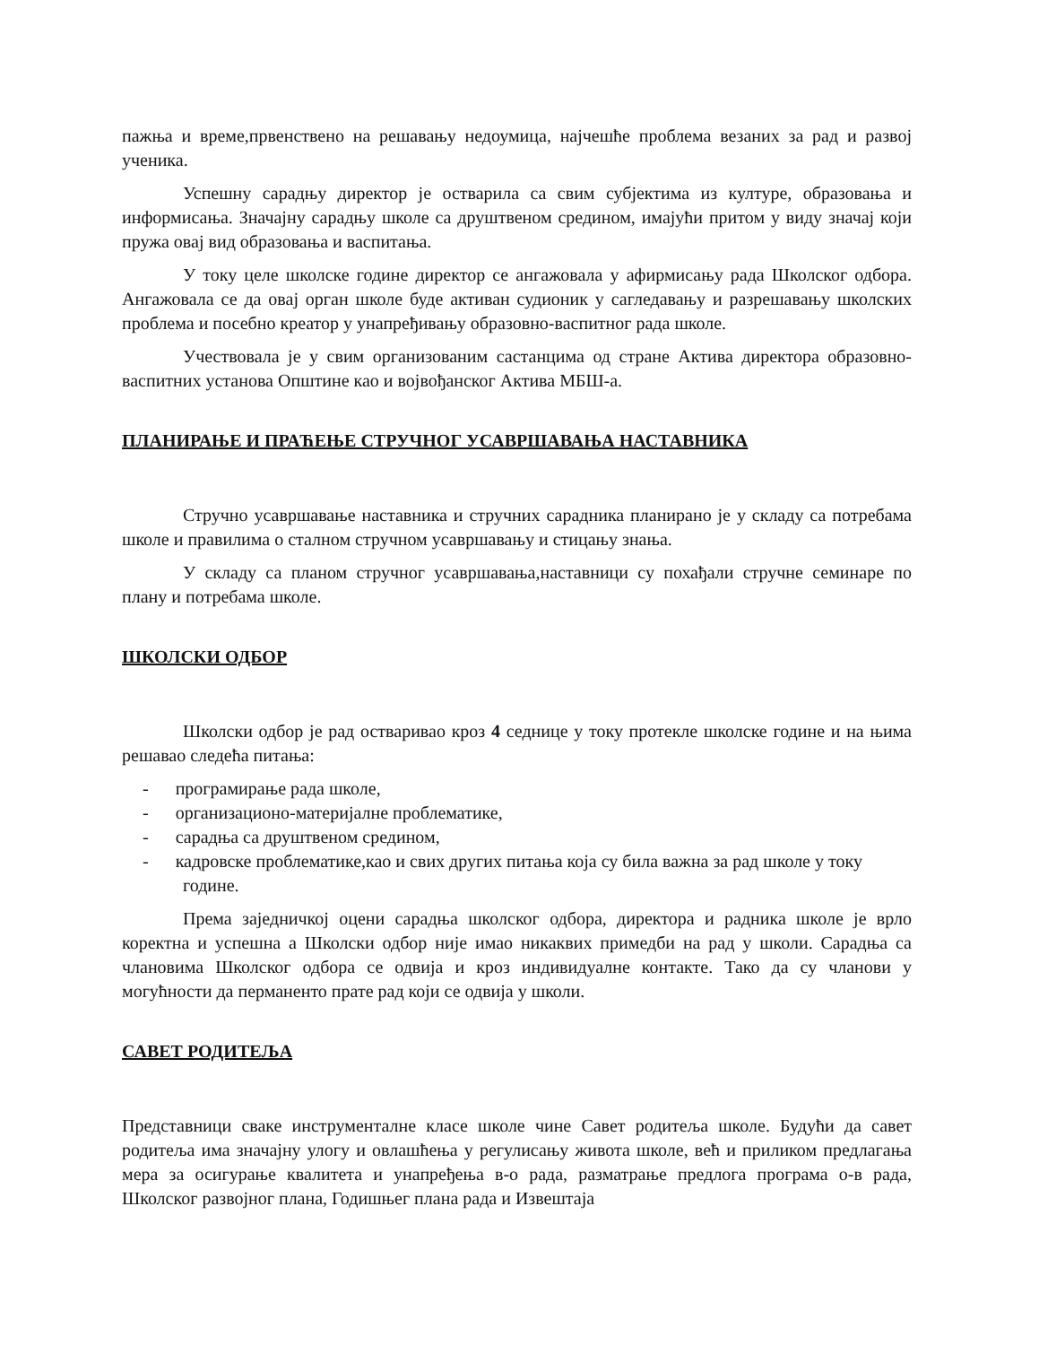пажња и време,првенствено на решавању недоумица, најчешће проблема везаних за рад и развој ученика.
Успешну сарадњу директор је остварила са свим субјектима из културе, образовања и информисања. Значајну сарадњу школе са друштвеном средином, имајући притом у виду значај који пружа овај вид образовања и васпитања.
У току целе школске године директор се ангажовала у афирмисању рада Школског одбора. Ангажовала се да овај орган школе буде активан судионик у сагледавању и разрешавању школских проблема и посебно креатор у унапређивању образовно-васпитног рада школе.
Учествовала је у свим организованим састанцима од стране Актива директора образовно-васпитних установа Општине као и војвођанског Актива МБШ-а.
ПЛАНИРАЊЕ И ПРАЋЕЊЕ СТРУЧНОГ УСАВРШАВАЊА НАСТАВНИКА
Стручно усавршавање наставника и стручних сарадника планирано је у складу са потребама школе и правилима о сталном стручном усавршавању и стицању знања.
У складу са планом стручног усавршавања,наставници су похађали стручне семинаре по плану и потребама школе.
ШКОЛСКИ ОДБОР
Школски одбор је рад остваривао кроз 4 седнице у току протекле школске године и на њима решавао следећа питања:
- програмирање рада школе,
- организационо-материјалне проблематике,
- сарадња са друштвеном средином,
- кадровске проблематике,као и свих других питања која су била важна за рад школе у току године.
Према заједничкој оцени сарадња школског одбора, директора и радника школе је врло коректна и успешна а Школски одбор није имао никаквих примедби на рад у школи. Сарадња са члановима Школског одбора се одвија и кроз индивидуалне контакте. Тако да су чланови у могућности да перманенто прате рад који се одвија у школи.
САВЕТ РОДИТЕЉА
Представници сваке инструменталне класе школе чине Савет родитеља школе. Будући да савет родитеља има значајну улогу и овлашћења у регулисању живота школе, већ и приликом предлагања мера за осигурање квалитета и унапређења в-о рада, разматрање предлога програма о-в рада, Школског развојног плана, Годишњег плана рада и Извештаја